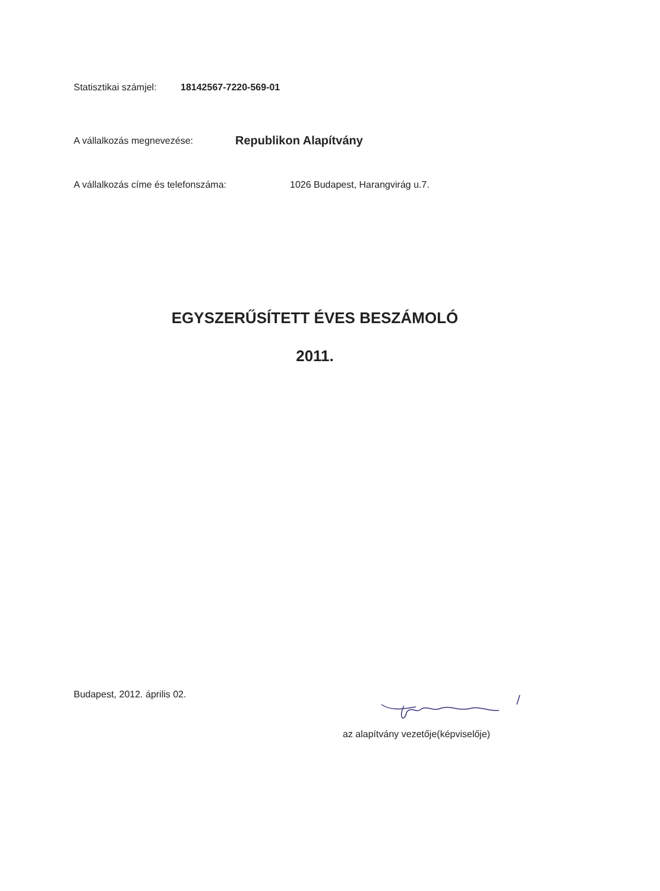Statisztikai számjel: 18142567-7220-569-01
A vállalkozás megnevezése: Republikon Alapítvány
A vállalkozás címe és telefonszáma: 1026 Budapest, Harangvirág u.7.
EGYSZERŰSÍTETT ÉVES BESZÁMOLÓ
2011.
Budapest, 2012. április 02.
az alapítvány vezetője(képviselője)